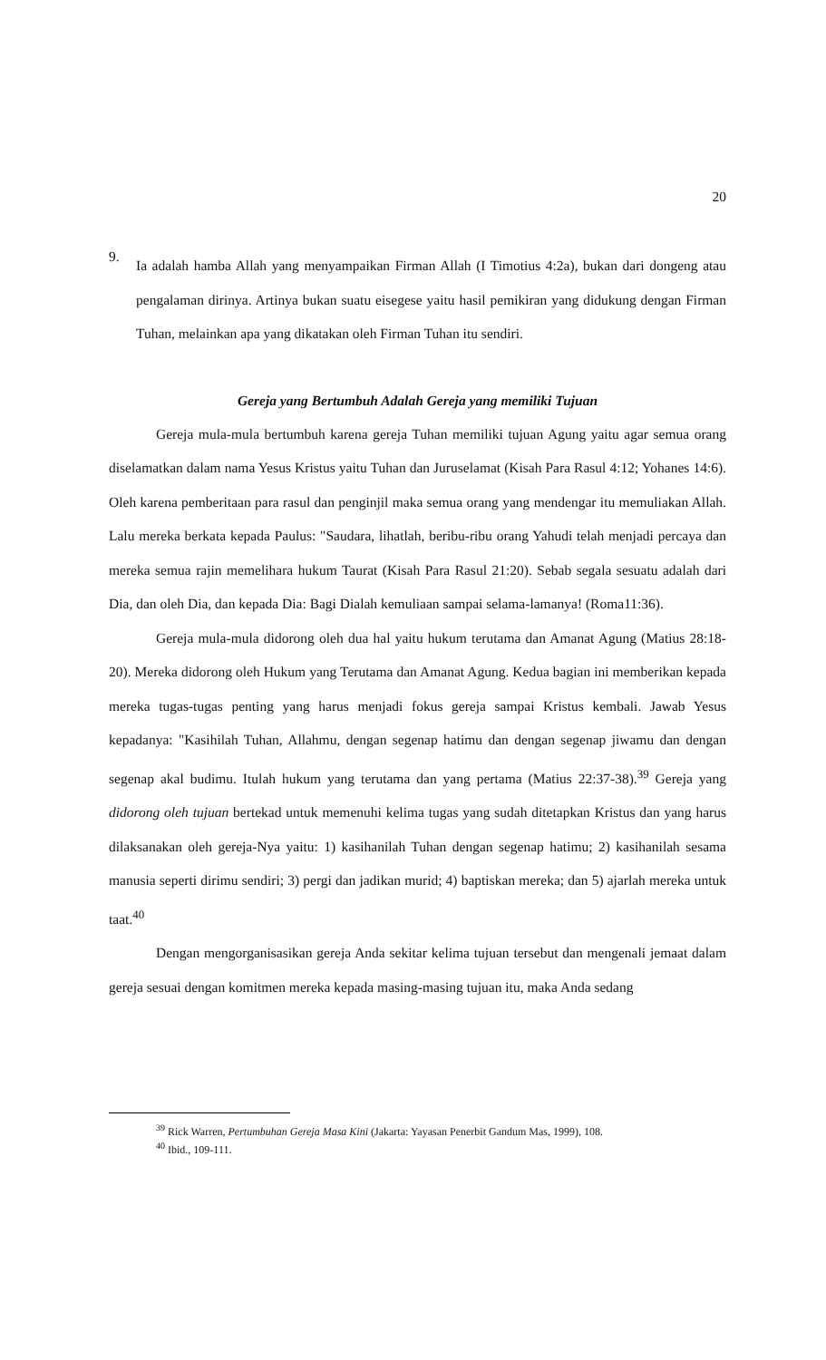20
9.
Ia adalah hamba Allah yang menyampaikan Firman Allah (I Timotius 4:2a), bukan dari dongeng atau pengalaman dirinya. Artinya bukan suatu eisegese yaitu hasil pemikiran yang didukung dengan Firman Tuhan, melainkan apa yang dikatakan oleh Firman Tuhan itu sendiri.
Gereja yang Bertumbuh Adalah Gereja yang memiliki Tujuan
Gereja mula-mula bertumbuh karena gereja Tuhan memiliki tujuan Agung yaitu agar semua orang diselamatkan dalam nama Yesus Kristus yaitu Tuhan dan Juruselamat (Kisah Para Rasul 4:12; Yohanes 14:6). Oleh karena pemberitaan para rasul dan penginjil maka semua orang yang mendengar itu memuliakan Allah. Lalu mereka berkata kepada Paulus: "Saudara, lihatlah, beribu-ribu orang Yahudi telah menjadi percaya dan mereka semua rajin memelihara hukum Taurat (Kisah Para Rasul 21:20). Sebab segala sesuatu adalah dari Dia, dan oleh Dia, dan kepada Dia: Bagi Dialah kemuliaan sampai selama-lamanya! (Roma11:36).
Gereja mula-mula didorong oleh dua hal yaitu hukum terutama dan Amanat Agung (Matius 28:18-20). Mereka didorong oleh Hukum yang Terutama dan Amanat Agung. Kedua bagian ini memberikan kepada mereka tugas-tugas penting yang harus menjadi fokus gereja sampai Kristus kembali. Jawab Yesus kepadanya: "Kasihilah Tuhan, Allahmu, dengan segenap hatimu dan dengan segenap jiwamu dan dengan segenap akal budimu. Itulah hukum yang terutama dan yang pertama (Matius 22:37-38).<sup>39</sup> Gereja yang didorong oleh tujuan bertekad untuk memenuhi kelima tugas yang sudah ditetapkan Kristus dan yang harus dilaksanakan oleh gereja-Nya yaitu: 1) kasihanilah Tuhan dengan segenap hatimu; 2) kasihanilah sesama manusia seperti dirimu sendiri; 3) pergi dan jadikan murid; 4) baptiskan mereka; dan 5) ajarlah mereka untuk taat.<sup>40</sup>
Dengan mengorganisasikan gereja Anda sekitar kelima tujuan tersebut dan mengenali jemaat dalam gereja sesuai dengan komitmen mereka kepada masing-masing tujuan itu, maka Anda sedang
<sup>39</sup> Rick Warren, Pertumbuhan Gereja Masa Kini (Jakarta: Yayasan Penerbit Gandum Mas, 1999), 108.
<sup>40</sup> Ibid., 109-111.